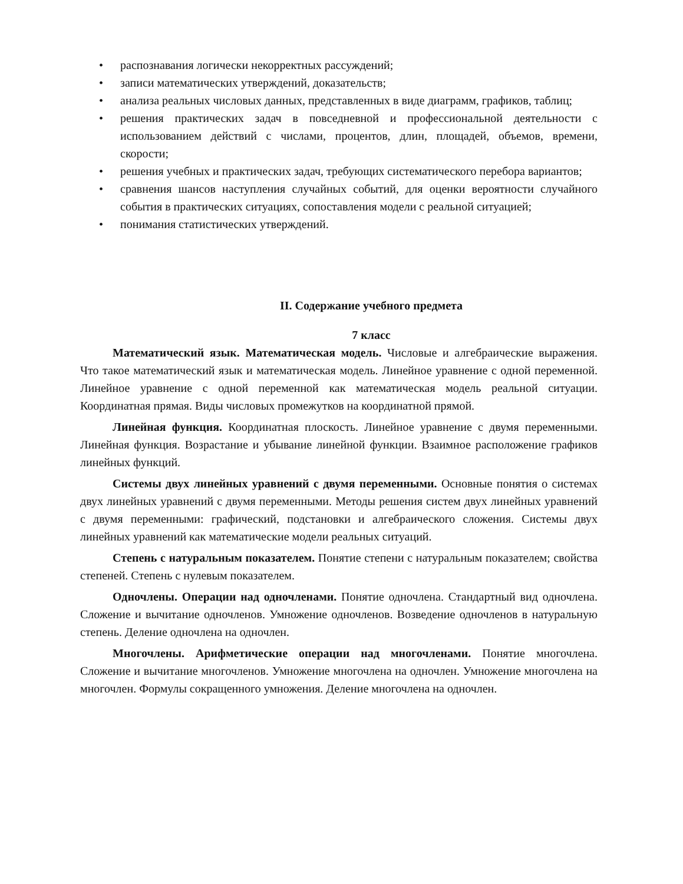• распознавания логически некорректных рассуждений;
• записи математических утверждений, доказательств;
• анализа реальных числовых данных, представленных в виде диаграмм, графиков, таблиц;
• решения практических задач в повседневной и профессиональной деятельности с использованием действий с числами, процентов, длин, площадей, объемов, времени, скорости;
• решения учебных и практических задач, требующих систематического перебора вариантов;
• сравнения шансов наступления случайных событий, для оценки вероятности случайного события в практических ситуациях, сопоставления модели с реальной ситуацией;
• понимания статистических утверждений.
II. Содержание учебного предмета
7 класс
Математический язык. Математическая модель. Числовые и алгебраические выражения. Что такое математический язык и математическая модель. Линейное уравнение с одной переменной. Линейное уравнение с одной переменной как математическая модель реальной ситуации. Координатная прямая. Виды числовых промежутков на координатной прямой.
Линейная функция. Координатная плоскость. Линейное уравнение с двумя переменными. Линейная функция. Возрастание и убывание линейной функции. Взаимное расположение графиков линейных функций.
Системы двух линейных уравнений с двумя переменными. Основные понятия о системах двух линейных уравнений с двумя переменными. Методы решения систем двух линейных уравнений с двумя переменными: графический, подстановки и алгебраического сложения. Системы двух линейных уравнений как математические модели реальных ситуаций.
Степень с натуральным показателем. Понятие степени с натуральным показателем; свойства степеней. Степень с нулевым показателем.
Одночлены. Операции над одночленами. Понятие одночлена. Стандартный вид одночлена. Сложение и вычитание одночленов. Умножение одночленов. Возведение одночленов в натуральную степень. Деление одночлена на одночлен.
Многочлены. Арифметические операции над многочленами. Понятие многочлена. Сложение и вычитание многочленов. Умножение многочлена на одночлен. Умножение многочлена на многочлен. Формулы сокращенного умножения. Деление многочлена на одночлен.